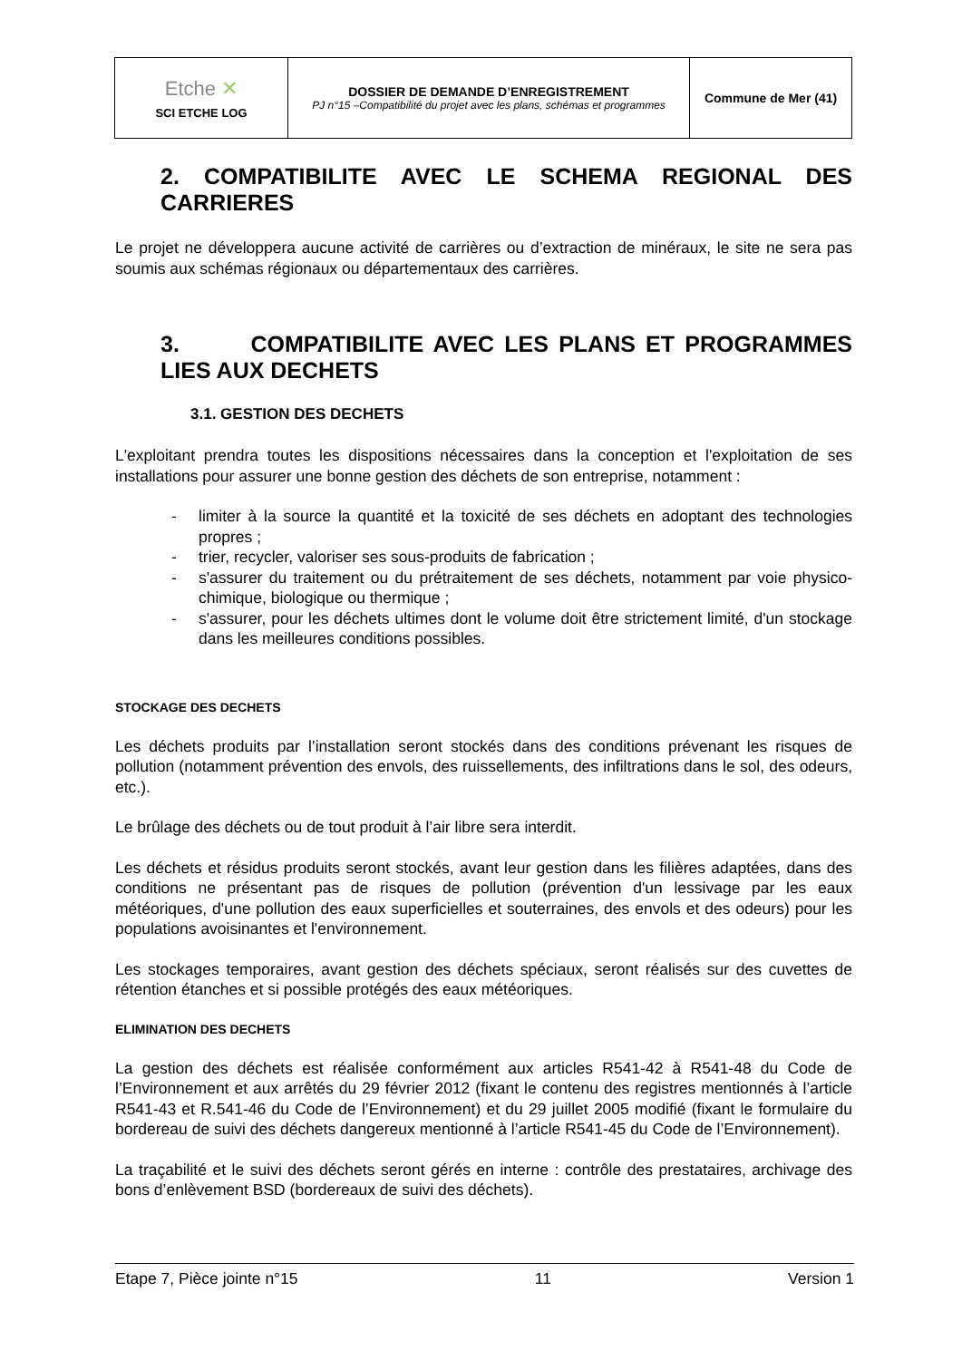| Etche ✕ SCI ETCHE LOG | DOSSIER DE DEMANDE D’ENREGISTREMENT PJ n°15 –Compatibilité du projet avec les plans, schémas et programmes | Commune de Mer (41) |
2. COMPATIBILITE AVEC LE SCHEMA REGIONAL DES CARRIERES
Le projet ne développera aucune activité de carrières ou d’extraction de minéraux, le site ne sera pas soumis aux schémas régionaux ou départementaux des carrières.
3. COMPATIBILITE AVEC LES PLANS ET PROGRAMMES LIES AUX DECHETS
3.1. GESTION DES DECHETS
L'exploitant prendra toutes les dispositions nécessaires dans la conception et l'exploitation de ses installations pour assurer une bonne gestion des déchets de son entreprise, notamment :
- limiter à la source la quantité et la toxicité de ses déchets en adoptant des technologies propres ;
- trier, recycler, valoriser ses sous-produits de fabrication ;
- s'assurer du traitement ou du prétraitement de ses déchets, notamment par voie physico-chimique, biologique ou thermique ;
- s'assurer, pour les déchets ultimes dont le volume doit être strictement limité, d'un stockage dans les meilleures conditions possibles.
STOCKAGE DES DECHETS
Les déchets produits par l’installation seront stockés dans des conditions prévenant les risques de pollution (notamment prévention des envols, des ruissellements, des infiltrations dans le sol, des odeurs, etc.).
Le brûlage des déchets ou de tout produit à l’air libre sera interdit.
Les déchets et résidus produits seront stockés, avant leur gestion dans les filières adaptées, dans des conditions ne présentant pas de risques de pollution (prévention d'un lessivage par les eaux météoriques, d'une pollution des eaux superficielles et souterraines, des envols et des odeurs) pour les populations avoisinantes et l'environnement.
Les stockages temporaires, avant gestion des déchets spéciaux, seront réalisés sur des cuvettes de rétention étanches et si possible protégés des eaux météoriques.
ELIMINATION DES DECHETS
La gestion des déchets est réalisée conformément aux articles R541-42 à R541-48 du Code de l’Environnement et aux arrêtés du 29 février 2012 (fixant le contenu des registres mentionnés à l’article R541-43 et R.541-46 du Code de l’Environnement) et du 29 juillet 2005 modifié (fixant le formulaire du bordereau de suivi des déchets dangereux mentionné à l’article R541-45 du Code de l’Environnement).
La traçabilité et le suivi des déchets seront gérés en interne : contrôle des prestataires, archivage des bons d’enlèvement BSD (bordereaux de suivi des déchets).
Etape 7, Pièce jointe n°15 11 Version 1